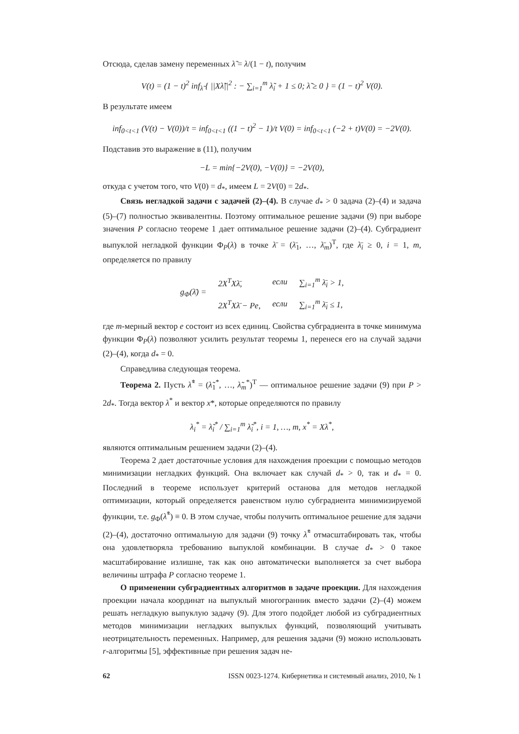Отсюда, сделав замену переменных λ̃ = λ/(1 − t), получим
V(t) = (1 − t)<sup>2</sup> inf<sub>λ̃</sub> { ||Xλ̃||<sup>2</sup> : − ∑<sub>i=1</sub><sup>m</sup> λ̃<sub>i</sub> + 1 ≤ 0; λ̃ ≥ 0 } = (1 − t)<sup>2</sup> V(0).
В результате имеем
inf<sub>0<t<1</sub> (V(t) − V(0))/t = inf<sub>0<t<1</sub> ((1 − t)<sup>2</sup> − 1)/t V(0) = inf<sub>0<t<1</sub> (−2 + t)V(0) = −2V(0).
Подставив это выражение в (11), получим
−L = min{−2V(0), −V(0)} = −2V(0),
откуда с учетом того, что V(0) = d<sub>*</sub>, имеем L = 2V(0) = 2d<sub>*</sub>.
Связь негладкой задачи с задачей (2)–(4). В случае d<sub>*</sub> > 0 задача (2)–(4) и задача (5)–(7) полностью эквивалентны. Поэтому оптимальное решение задачи (9) при выборе значения P согласно теореме 1 дает оптимальное решение задачи (2)–(4). Субградиент выпуклой негладкой функции Φ<sub>P</sub>(λ) в точке λ̄ = (λ̄<sub>1</sub>, …, λ̄<sub>m</sub>)<sup>T</sup>, где λ̄<sub>i</sub> ≥ 0, i = 1, m, определяется по правилу
| g<sub>Φ</sub>(λ̄) = | 2X<sup>T</sup>Xλ̄, | если | ∑<sub>i=1</sub><sup>m</sup> λ̄<sub>i</sub> > 1, |
| | 2X<sup>T</sup>Xλ̄ − Pe, | если | ∑<sub>i=1</sub><sup>m</sup> λ̄<sub>i</sub> ≤ 1, |
где m-мерный вектор e состоит из всех единиц. Свойства субградиента в точке минимума функции Φ<sub>P</sub>(λ) позволяют усилить результат теоремы 1, перенеся его на случай задачи (2)–(4), когда d<sub>*</sub> = 0.
Справедлива следующая теорема.
Теорема 2. Пусть λ̃<sup>*</sup> = (λ̃<sub>1</sub><sup>*</sup>, …, λ̃<sub>m</sub><sup>*</sup>)<sup>T</sup> — оптимальное решение задачи (9) при P > 2d<sub>*</sub>. Тогда вектор λ<sup>*</sup> и вектор x*, которые определяются по правилу
λ<sub>i</sub><sup>*</sup> = λ̃<sub>i</sub><sup>*</sup> / ∑<sub>i=1</sub><sup>m</sup> λ̃<sub>i</sub><sup>*</sup>, i = 1, …, m, x<sup>*</sup> = Xλ<sup>*</sup>,
являются оптимальным решением задачи (2)–(4).
Теорема 2 дает достаточные условия для нахождения проекции с помощью методов минимизации негладких функций. Она включает как случай d<sub>*</sub> > 0, так и d<sub>*</sub> = 0. Последний в теореме использует критерий останова для методов негладкой оптимизации, который определяется равенством нулю субградиента минимизируемой функции, т.е. g<sub>Φ</sub>(λ̃<sup>*</sup>) ≡ 0. В этом случае, чтобы получить оптимальное решение для задачи (2)–(4), достаточно оптимальную для задачи (9) точку λ̃<sup>*</sup> отмасштабировать так, чтобы она удовлетворяла требованию выпуклой комбинации. В случае d<sub>*</sub> > 0 такое масштабирование излишне, так как оно автоматически выполняется за счет выбора величины штрафа P согласно теореме 1.
О применении субградиентных алгоритмов в задаче проекции. Для нахождения проекции начала координат на выпуклый многогранник вместо задачи (2)–(4) можем решать негладкую выпуклую задачу (9). Для этого подойдет любой из субградиентных методов минимизации негладких выпуклых функций, позволяющий учитывать неотрицательность переменных. Например, для решения задачи (9) можно использовать r-алгоритмы [5], эффективные при решения задач не-
62 ISSN 0023-1274. Кибернетика и системный анализ, 2010, № 1